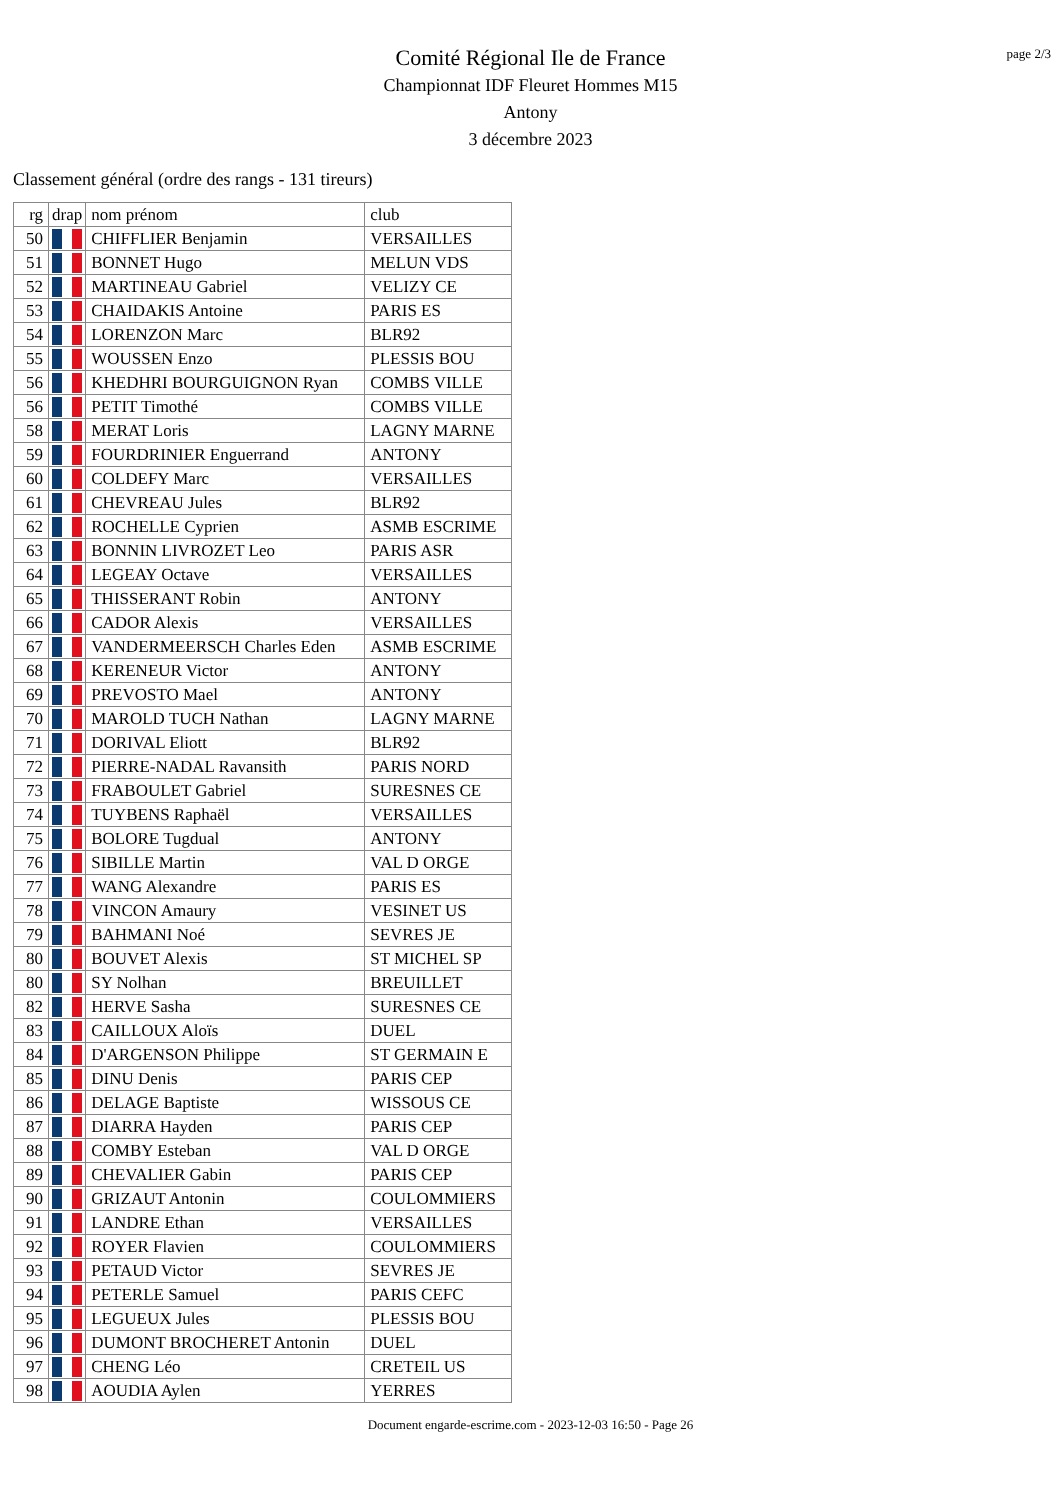page 2/3
Comité Régional Ile de France
Championnat IDF Fleuret Hommes M15
Antony
3 décembre 2023
Classement général (ordre des rangs - 131 tireurs)
| rg | drap | nom prénom | club |
| --- | --- | --- | --- |
| 50 | | CHIFFLIER Benjamin | VERSAILLES |
| 51 | | BONNET Hugo | MELUN VDS |
| 52 | | MARTINEAU Gabriel | VELIZY CE |
| 53 | | CHAIDAKIS Antoine | PARIS ES |
| 54 | | LORENZON Marc | BLR92 |
| 55 | | WOUSSEN Enzo | PLESSIS BOU |
| 56 | | KHEDHRI BOURGUIGNON Ryan | COMBS VILLE |
| 56 | | PETIT Timothé | COMBS VILLE |
| 58 | | MERAT Loris | LAGNY MARNE |
| 59 | | FOURDRINIER Enguerrand | ANTONY |
| 60 | | COLDEFY Marc | VERSAILLES |
| 61 | | CHEVREAU Jules | BLR92 |
| 62 | | ROCHELLE Cyprien | ASMB ESCRIME |
| 63 | | BONNIN LIVROZET Leo | PARIS ASR |
| 64 | | LEGEAY Octave | VERSAILLES |
| 65 | | THISSERANT Robin | ANTONY |
| 66 | | CADOR Alexis | VERSAILLES |
| 67 | | VANDERMEERSCH Charles Eden | ASMB ESCRIME |
| 68 | | KERENEUR Victor | ANTONY |
| 69 | | PREVOSTO Mael | ANTONY |
| 70 | | MAROLD TUCH Nathan | LAGNY MARNE |
| 71 | | DORIVAL Eliott | BLR92 |
| 72 | | PIERRE-NADAL Ravansith | PARIS NORD |
| 73 | | FRABOULET Gabriel | SURESNES CE |
| 74 | | TUYBENS Raphaël | VERSAILLES |
| 75 | | BOLORE Tugdual | ANTONY |
| 76 | | SIBILLE Martin | VAL D ORGE |
| 77 | | WANG Alexandre | PARIS ES |
| 78 | | VINCON Amaury | VESINET US |
| 79 | | BAHMANI Noé | SEVRES JE |
| 80 | | BOUVET Alexis | ST MICHEL SP |
| 80 | | SY Nolhan | BREUILLET |
| 82 | | HERVE Sasha | SURESNES CE |
| 83 | | CAILLOUX Aloïs | DUEL |
| 84 | | D'ARGENSON Philippe | ST GERMAIN E |
| 85 | | DINU Denis | PARIS CEP |
| 86 | | DELAGE Baptiste | WISSOUS CE |
| 87 | | DIARRA Hayden | PARIS CEP |
| 88 | | COMBY Esteban | VAL D ORGE |
| 89 | | CHEVALIER Gabin | PARIS CEP |
| 90 | | GRIZAUT Antonin | COULOMMIERS |
| 91 | | LANDRE Ethan | VERSAILLES |
| 92 | | ROYER Flavien | COULOMMIERS |
| 93 | | PETAUD Victor | SEVRES JE |
| 94 | | PETERLE Samuel | PARIS CEFC |
| 95 | | LEGUEUX Jules | PLESSIS BOU |
| 96 | | DUMONT BROCHERET Antonin | DUEL |
| 97 | | CHENG Léo | CRETEIL US |
| 98 | | AOUDIA Aylen | YERRES |
Document engarde-escrime.com - 2023-12-03 16:50 - Page 26